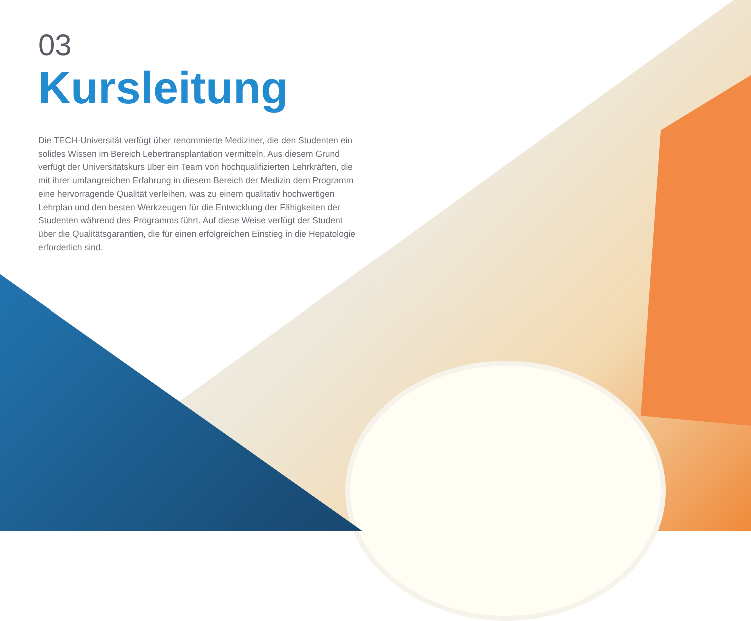03
Kursleitung
Die TECH-Universität verfügt über renommierte Mediziner, die den Studenten ein solides Wissen im Bereich Lebertransplantation vermitteln. Aus diesem Grund verfügt der Universitätskurs über ein Team von hochqualifizierten Lehrkräften, die mit ihrer umfangreichen Erfahrung in diesem Bereich der Medizin dem Programm eine hervorragende Qualität verleihen, was zu einem qualitativ hochwertigen Lehrplan und den besten Werkzeugen für die Entwicklung der Fähigkeiten der Studenten während des Programms führt. Auf diese Weise verfügt der Student über die Qualitätsgarantien, die für einen erfolgreichen Einstieg in die Hepatologie erforderlich sind.